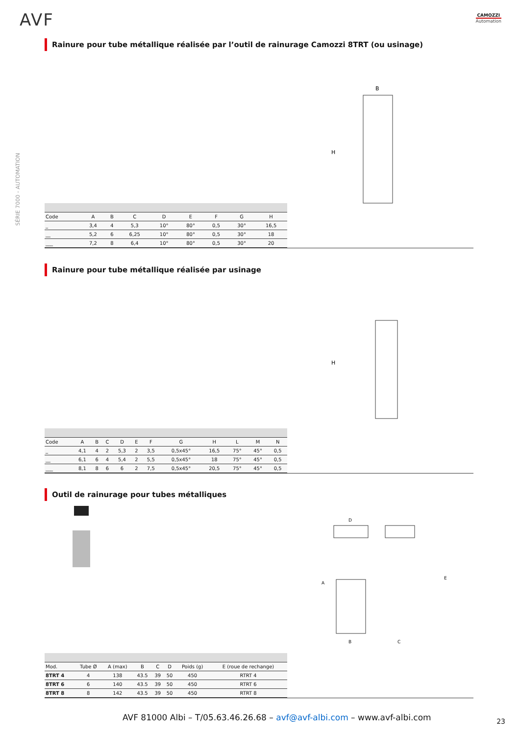AVF CAMOZZI
Automation
SÉRIE 7000 - AUTOMATION
Rainure pour tube métallique réalisée par l’outil de rainurage Camozzi 8TRT (ou usinage)
B
H
| Code | A | B | C | D | E | F | G | H |
| _ | 3,4 | 4 | 5,3 | 10° | 80° | 0,5 | 30° | 16,5 |
| __ | 5,2 | 6 | 6,25 | 10° | 80° | 0,5 | 30° | 18 |
| ___ | 7,2 | 8 | 6,4 | 10° | 80° | 0,5 | 30° | 20 |
Rainure pour tube métallique réalisée par usinage
H
| Code | A | B | C | D | E | F | G | H | L | M | N |
| _ | 4,1 | 4 | 2 | 5,3 | 2 | 3,5 | 0,5x45° | 16,5 | 75° | 45° | 0,5 |
| __ | 6,1 | 6 | 4 | 5,4 | 2 | 5,5 | 0,5x45° | 18 | 75° | 45° | 0,5 |
| ___ | 8,1 | 8 | 6 | 6 | 2 | 7,5 | 0,5x45° | 20,5 | 75° | 45° | 0,5 |
Outil de rainurage pour tubes métalliques
D
B
C
E
A
| Mod. | Tube Ø | A (max) | B | C | D | Poids (g) | E (roue de rechange) |
| 8TRT 4 | 4 | 138 | 43.5 | 39 | 50 | 450 | RTRT 4 |
| 8TRT 6 | 6 | 140 | 43.5 | 39 | 50 | 450 | RTRT 6 |
| 8TRT 8 | 8 | 142 | 43.5 | 39 | 50 | 450 | RTRT 8 |
AVF 81000 Albi – T/05.63.46.26.68 – avf@avf-albi.com – www.avf-albi.com
23